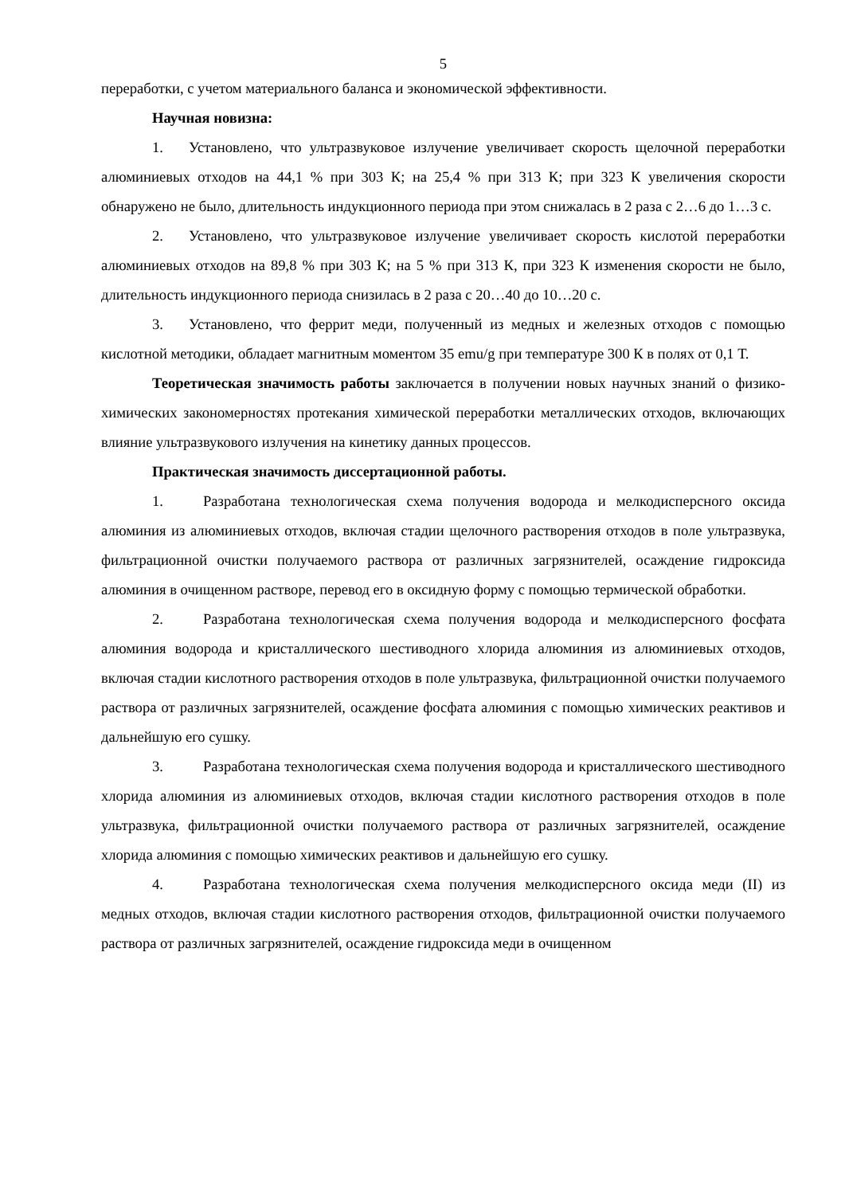5
переработки, с учетом материального баланса и экономической эффективности.
Научная новизна:
1. Установлено, что ультразвуковое излучение увеличивает скорость щелочной переработки алюминиевых отходов на 44,1 % при 303 К; на 25,4 % при 313 К; при 323 К увеличения скорости обнаружено не было, длительность индукционного периода при этом снижалась в 2 раза с 2…6 до 1…3 с.
2. Установлено, что ультразвуковое излучение увеличивает скорость кислотой переработки алюминиевых отходов на 89,8 % при 303 К; на 5 % при 313 К, при 323 К изменения скорости не было, длительность индукционного периода снизилась в 2 раза с 20…40 до 10…20 с.
3. Установлено, что феррит меди, полученный из медных и железных отходов с помощью кислотной методики, обладает магнитным моментом 35 emu/g при температуре 300 К в полях от 0,1 Т.
Теоретическая значимость работы заключается в получении новых научных знаний о физико-химических закономерностях протекания химической переработки металлических отходов, включающих влияние ультразвукового излучения на кинетику данных процессов.
Практическая значимость диссертационной работы.
1. Разработана технологическая схема получения водорода и мелкодисперсного оксида алюминия из алюминиевых отходов, включая стадии щелочного растворения отходов в поле ультразвука, фильтрационной очистки получаемого раствора от различных загрязнителей, осаждение гидроксида алюминия в очищенном растворе, перевод его в оксидную форму с помощью термической обработки.
2. Разработана технологическая схема получения водорода и мелкодисперсного фосфата алюминия водорода и кристаллического шестиводного хлорида алюминия из алюминиевых отходов, включая стадии кислотного растворения отходов в поле ультразвука, фильтрационной очистки получаемого раствора от различных загрязнителей, осаждение фосфата алюминия с помощью химических реактивов и дальнейшую его сушку.
3. Разработана технологическая схема получения водорода и кристаллического шестиводного хлорида алюминия из алюминиевых отходов, включая стадии кислотного растворения отходов в поле ультразвука, фильтрационной очистки получаемого раствора от различных загрязнителей, осаждение хлорида алюминия с помощью химических реактивов и дальнейшую его сушку.
4. Разработана технологическая схема получения мелкодисперсного оксида меди (II) из медных отходов, включая стадии кислотного растворения отходов, фильтрационной очистки получаемого раствора от различных загрязнителей, осаждение гидроксида меди в очищенном